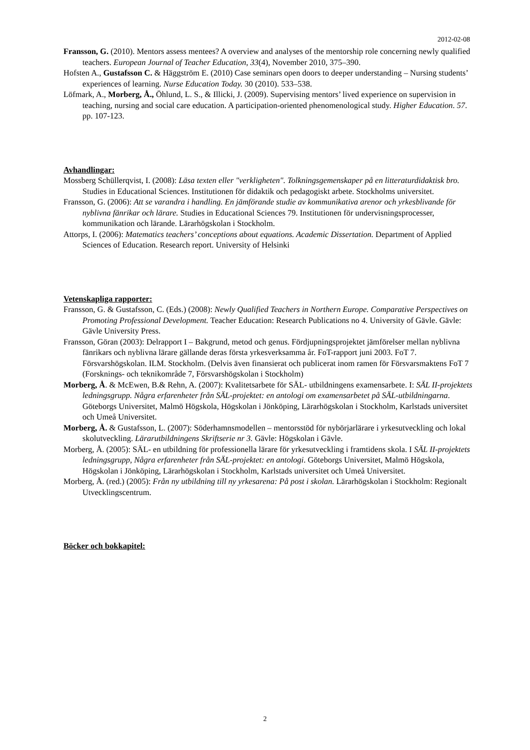2012-02-08
Fransson, G. (2010). Mentors assess mentees? A overview and analyses of the mentorship role concerning newly qualified teachers. European Journal of Teacher Education, 33(4), November 2010, 375–390.
Hofsten A., Gustafsson C. & Häggström E. (2010) Case seminars open doors to deeper understanding – Nursing students’ experiences of learning. Nurse Education Today. 30 (2010). 533–538.
Löfmark, A., Morberg, Å., Öhlund, L. S., & Illicki, J. (2009). Supervising mentors’ lived experience on supervision in teaching, nursing and social care education. A participation-oriented phenomenological study. Higher Education. 57. pp. 107-123.
Avhandlingar:
Mossberg Schüllerqvist, I. (2008): Läsa texten eller "verkligheten". Tolkningsgemenskaper på en litteraturdidaktisk bro. Studies in Educational Sciences. Institutionen för didaktik och pedagogiskt arbete. Stockholms universitet.
Fransson, G. (2006): Att se varandra i handling. En jämförande studie av kommunikativa arenor och yrkesblivande för nyblivna fänrikar och lärare. Studies in Educational Sciences 79. Institutionen för undervisningsprocesser, kommunikation och lärande. Lärarhögskolan i Stockholm.
Attorps, I. (2006): Matematics teachers’ conceptions about equations. Academic Dissertation. Department of Applied Sciences of Education. Research report. University of Helsinki
Vetenskapliga rapporter:
Fransson, G. & Gustafsson, C. (Eds.) (2008): Newly Qualified Teachers in Northern Europe. Comparative Perspectives on Promoting Professional Development. Teacher Education: Research Publications no 4. University of Gävle. Gävle: Gävle University Press.
Fransson, Göran (2003): Delrapport I – Bakgrund, metod och genus. Fördjupningsprojektet jämförelser mellan nyblivna fänrikars och nyblivna lärare gällande deras första yrkesverksamma år. FoT-rapport juni 2003. FoT 7. Försvarshögskolan. ILM. Stockholm. (Delvis även finansierat och publicerat inom ramen för Försvarsmaktens FoT 7 (Forsknings- och teknikområde 7, Försvarshögskolan i Stockholm)
Morberg, Å. & McEwen, B.& Rehn, A. (2007): Kvalitetsarbete för SÄL- utbildningens examensarbete. I: SÄL II-projektets ledningsgrupp. Några erfarenheter från SÄL-projektet: en antologi om examensarbetet på SÄL-utbildningarna. Göteborgs Universitet, Malmö Högskola, Högskolan i Jönköping, Lärarhögskolan i Stockholm, Karlstads universitet och Umeå Universitet.
Morberg, Å. & Gustafsson, L. (2007): Söderhamnsmodellen – mentorsstöd för nybörjarlärare i yrkesutveckling och lokal skolutveckling. Lärarutbildningens Skriftserie nr 3. Gävle: Högskolan i Gävle.
Morberg, Å. (2005): SÄL- en utbildning för professionella lärare för yrkesutveckling i framtidens skola. I SÄL II-projektets ledningsgrupp, Några erfarenheter från SÄL-projektet: en antologi. Göteborgs Universitet, Malmö Högskola, Högskolan i Jönköping, Lärarhögskolan i Stockholm, Karlstads universitet och Umeå Universitet.
Morberg, Å. (red.) (2005): Från ny utbildning till ny yrkesarena: På post i skolan. Lärarhögskolan i Stockholm: Regionalt Utvecklingscentrum.
Böcker och bokkapitel:
2